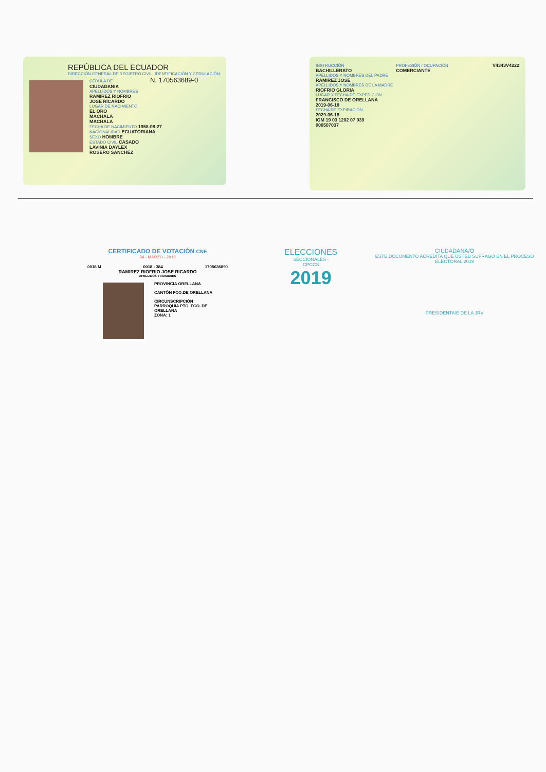REPÚBLICA DEL ECUADOR
DIRECCIÓN GENERAL DE REGISTRO CIVIL, IDENTIFICACIÓN Y CEDULACIÓN
CÉDULA DE N. 170563689-0
CIUDADANIA
APELLIDOS Y NOMBRES
RAMIREZ RIOFRIO
JOSE RICARDO
LUGAR DE NACIMIENTO
EL ORO
MACHALA
MACHALA
FECHA DE NACIMIENTO 1958-08-27
NACIONALIDAD ECUATORIANA
SEXO HOMBRE
ESTADO CIVIL CASADO
LAVINIA DAYLEX
ROSERO SANCHEZ
INSTRUCCIÓN
BACHILLERATO
PROFESIÓN / OCUPACIÓN
COMERCIANTE
V4343V4222
APELLIDOS Y NOMBRES DEL PADRE
RAMIREZ JOSE
APELLIDOS Y NOMBRES DE LA MADRE
RIOFRIO GLORIA
LUGAR Y FECHA DE EXPEDICIÓN
FRANCISCO DE ORELLANA
2019-06-18
FECHA DE EXPIRACIÓN
2029-06-18
IGM 19 03 1202 07 039
000507037
CERTIFICADO DE VOTACIÓN CNE
24 - MARZO - 2019
0018 M 0018 - 384 1705636890
RAMIREZ RIOFRIO JOSE RICARDO
APELLIDOS Y NOMBRES
PROVINCIA ORELLANA
CANTÓN FCO.DE ORELLANA
CIRCUNSCRIPCIÓN
PARROQUIA PTO. FCO. DE ORELLANA
ZONA: 1
ELECCIONES
SECCIONALES · CPCCS
2019
CIUDADANA/O
ESTE DOCUMENTO ACREDITA QUE USTED SUFRAGÓ EN EL PROCESO ELECTORAL 2019
PRESIDENTA/E DE LA JRV